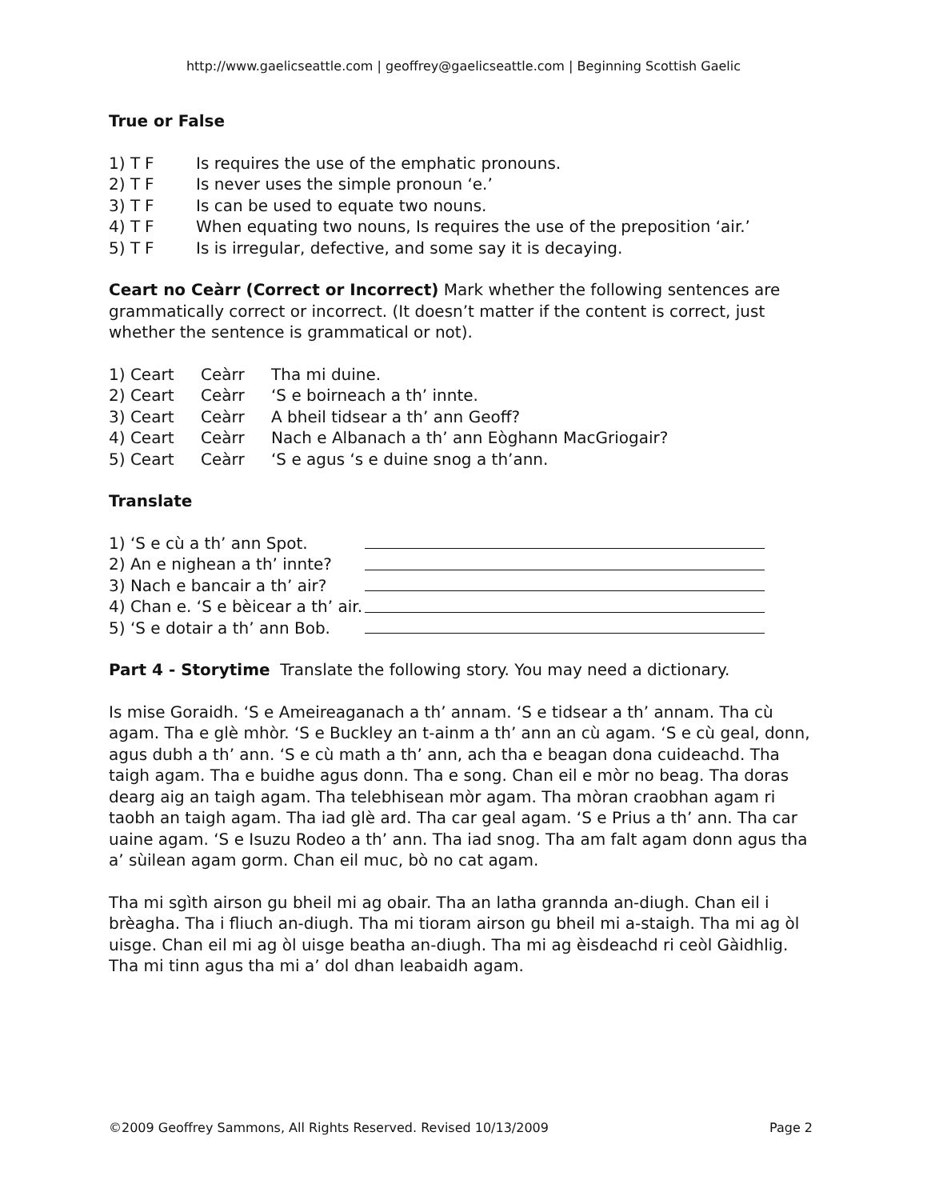http://www.gaelicseattle.com | geoffrey@gaelicseattle.com | Beginning Scottish Gaelic
True or False
1) T F Is requires the use of the emphatic pronouns.
2) T F Is never uses the simple pronoun ‘e.’
3) T F Is can be used to equate two nouns.
4) T F When equating two nouns, Is requires the use of the preposition ‘air.’
5) T F Is is irregular, defective, and some say it is decaying.
Ceart no Ceàrr (Correct or Incorrect) Mark whether the following sentences are grammatically correct or incorrect. (It doesn’t matter if the content is correct, just whether the sentence is grammatical or not).
1) Ceart Ceàrr Tha mi duine.
2) Ceart Ceàrr ‘S e boirneach a th’ innte.
3) Ceart Ceàrr A bheil tidsear a th’ ann Geoff?
4) Ceart Ceàrr Nach e Albanach a th’ ann Eòghann MacGriogair?
5) Ceart Ceàrr ‘S e agus ‘s e duine snog a th’ann.
Translate
1) ‘S e cù a th’ ann Spot.
2) An e nighean a th’ innte?
3) Nach e bancair a th’ air?
4) Chan e. ‘S e bèicear a th’ air.
5) ‘S e dotair a th’ ann Bob.
Part 4 - Storytime Translate the following story. You may need a dictionary.
Is mise Goraidh. ‘S e Ameireaganach a th’ annam. ‘S e tidsear a th’ annam. Tha cù agam. Tha e glè mhòr. ‘S e Buckley an t-ainm a th’ ann an cù agam. ‘S e cù geal, donn, agus dubh a th’ ann. ‘S e cù math a th’ ann, ach tha e beagan dona cuideachd. Tha taigh agam. Tha e buidhe agus donn. Tha e song. Chan eil e mòr no beag. Tha doras dearg aig an taigh agam. Tha telebhisean mòr agam. Tha mòran craobhan agam ri taobh an taigh agam. Tha iad glè ard. Tha car geal agam. ‘S e Prius a th’ ann. Tha car uaine agam. ‘S e Isuzu Rodeo a th’ ann. Tha iad snog. Tha am falt agam donn agus tha a’ sùilean agam gorm. Chan eil muc, bò no cat agam.
Tha mi sgìth airson gu bheil mi ag obair. Tha an latha grannda an-diugh. Chan eil i brèagha. Tha i fliuch an-diugh. Tha mi tioram airson gu bheil mi a-staigh. Tha mi ag òl uisge. Chan eil mi ag òl uisge beatha an-diugh. Tha mi ag èisdeachd ri ceòl Gàidhlig. Tha mi tinn agus tha mi a’ dol dhan leabaidh agam.
©2009 Geoffrey Sammons, All Rights Reserved. Revised 10/13/2009 Page 2